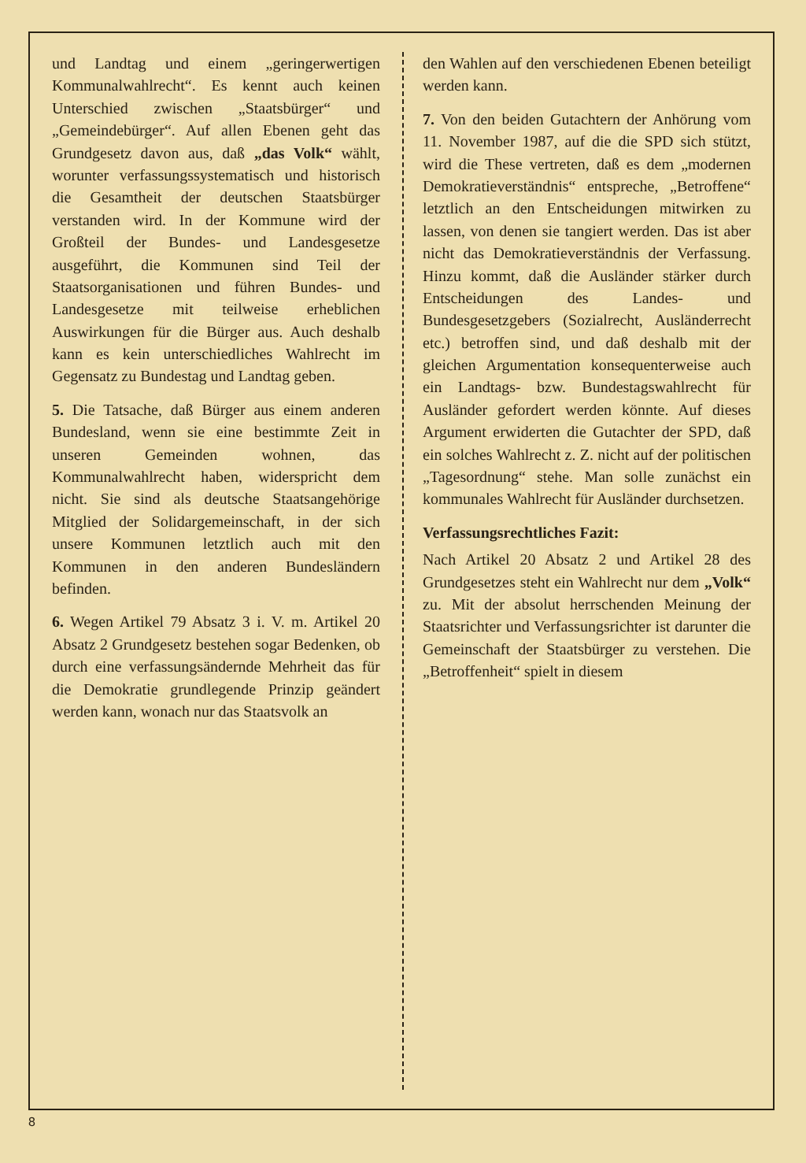und Landtag und einem „geringerwertigen Kommunalwahlrecht“. Es kennt auch keinen Unterschied zwischen „Staatsbürger“ und „Gemeindebürger“. Auf allen Ebenen geht das Grundgesetz davon aus, daß „das Volk“ wählt, worunter verfassungssystematisch und historisch die Gesamtheit der deutschen Staatsbürger verstanden wird. In der Kommune wird der Großteil der Bundes- und Landesgesetze ausgeführt, die Kommunen sind Teil der Staatsorganisationen und führen Bundes- und Landesgesetze mit teilweise erheblichen Auswirkungen für die Bürger aus. Auch deshalb kann es kein unterschiedliches Wahlrecht im Gegensatz zu Bundestag und Landtag geben.
5. Die Tatsache, daß Bürger aus einem anderen Bundesland, wenn sie eine bestimmte Zeit in unseren Gemeinden wohnen, das Kommunalwahlrecht haben, widerspricht dem nicht. Sie sind als deutsche Staatsangehörige Mitglied der Solidargemeinschaft, in der sich unsere Kommunen letztlich auch mit den Kommunen in den anderen Bundesländern befinden.
6. Wegen Artikel 79 Absatz 3 i. V. m. Artikel 20 Absatz 2 Grundgesetz bestehen sogar Bedenken, ob durch eine verfassungsändernde Mehrheit das für die Demokratie grundlegende Prinzip geändert werden kann, wonach nur das Staatsvolk an
den Wahlen auf den verschiedenen Ebenen beteiligt werden kann.
7. Von den beiden Gutachtern der Anhörung vom 11. November 1987, auf die die SPD sich stützt, wird die These vertreten, daß es dem „modernen Demokratieverständnis“ entspreche, „Betroffene“ letztlich an den Entscheidungen mitwirken zu lassen, von denen sie tangiert werden. Das ist aber nicht das Demokratieverständnis der Verfassung. Hinzu kommt, daß die Ausländer stärker durch Entscheidungen des Landes- und Bundesgesetzgebers (Sozialrecht, Ausländerrecht etc.) betroffen sind, und daß deshalb mit der gleichen Argumentation konsequenterweise auch ein Landtags- bzw. Bundestagswahlrecht für Ausländer gefordert werden könnte. Auf dieses Argument erwiderten die Gutachter der SPD, daß ein solches Wahlrecht z. Z. nicht auf der politischen „Tagesordnung“ stehe. Man solle zunächst ein kommunales Wahlrecht für Ausländer durchsetzen.
Verfassungsrechtliches Fazit:
Nach Artikel 20 Absatz 2 und Artikel 28 des Grundgesetzes steht ein Wahlrecht nur dem „Volk“ zu. Mit der absolut herrschenden Meinung der Staatsrichter und Verfassungsrichter ist darunter die Gemeinschaft der Staatsbürger zu verstehen. Die „Betroffenheit“ spielt in diesem
8